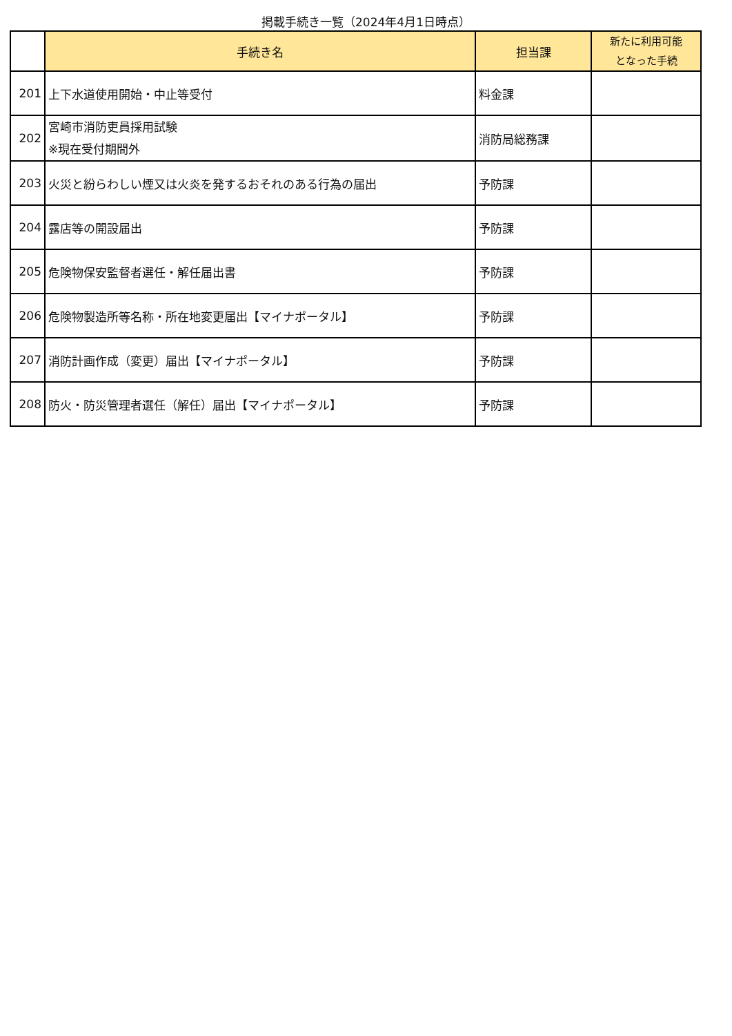掲載手続き一覧（2024年4月1日時点）
| | 手続き名 | 担当課 | 新たに利用可能 となった手続 |
| --- | --- | --- | --- |
| 201 | 上下水道使用開始・中止等受付 | 料金課 | |
| 202 | 宮崎市消防吏員採用試験 ※現在受付期間外 | 消防局総務課 | |
| 203 | 火災と紛らわしい煙又は火炎を発するおそれのある行為の届出 | 予防課 | |
| 204 | 露店等の開設届出 | 予防課 | |
| 205 | 危険物保安監督者選任・解任届出書 | 予防課 | |
| 206 | 危険物製造所等名称・所在地変更届出【マイナポータル】 | 予防課 | |
| 207 | 消防計画作成（変更）届出【マイナポータル】 | 予防課 | |
| 208 | 防火・防災管理者選任（解任）届出【マイナポータル】 | 予防課 | |